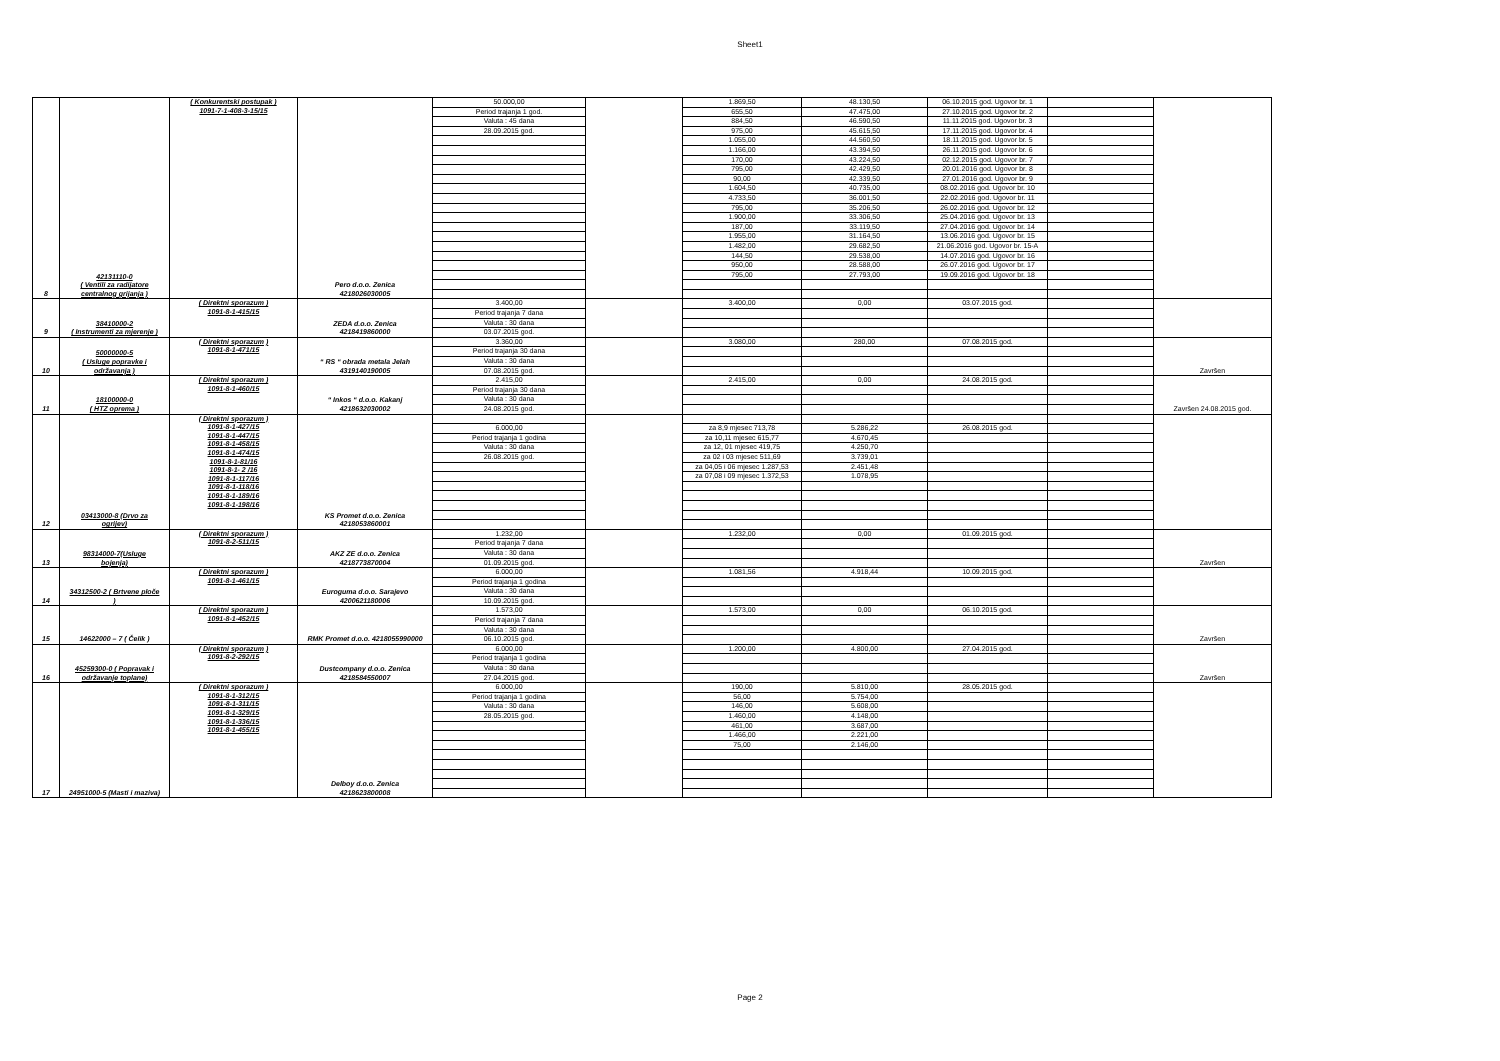Sheet1
| 8 | 42131110-0 ( Ventili za radijatore centralnog grijanja ) | ( Konkurentski postupak ) 1091-7-1-408-3-15/15 | Pero d.o.o. Zenica 4218026030005 | 50.000,00 | | 1.869,50 | 48.130,50 | 06.10.2015 god. Ugovor br. 1 | | |
| | | | | Period trajanja 1 god. | | 655,50 | 47.475,00 | 27.10.2015 god. Ugovor br. 2 | | |
| | | | | Valuta : 45 dana | | 884,50 | 46.590,50 | 11.11.2015 god. Ugovor br. 3 | | |
| | | | | 28.09.2015 god. | | 975,00 | 45.615,50 | 17.11.2015 god. Ugovor br. 4 | | |
| | | | | | | 1.055,00 | 44.560,50 | 18.11.2015 god. Ugovor br. 5 | | |
| | | | | | | 1.166,00 | 43.394,50 | 26.11.2015 god. Ugovor br. 6 | | |
| | | | | | | 170,00 | 43.224,50 | 02.12.2015 god. Ugovor br. 7 | | |
| | | | | | | 795,00 | 42.429,50 | 20.01.2016 god. Ugovor br. 8 | | |
| | | | | | | 90,00 | 42.339,50 | 27.01.2016 god. Ugovor br. 9 | | |
| | | | | | | 1.604,50 | 40.735,00 | 08.02.2016 god. Ugovor br. 10 | | |
| | | | | | | 4.733,50 | 36.001,50 | 22.02.2016 god. Ugovor br. 11 | | |
| | | | | | | 795,00 | 35.206,50 | 26.02.2016 god. Ugovor br. 12 | | |
| | | | | | | 1.900,00 | 33.306,50 | 25.04.2016 god. Ugovor br. 13 | | |
| | | | | | | 187,00 | 33.119,50 | 27.04.2016 god. Ugovor br. 14 | | |
| | | | | | | 1.955,00 | 31.164,50 | 13.06.2016 god. Ugovor br. 15 | | |
| | | | | | | 1.482,00 | 29.682,50 | 21.06.2016 god. Ugovor br. 15-A | | |
| | | | | | | 144,50 | 29.538,00 | 14.07.2016 god. Ugovor br. 16 | | |
| | | | | | | 950,00 | 28.588,00 | 26.07.2016 god. Ugovor br. 17 | | |
| | | | | | | 795,00 | 27.793,00 | 19.09.2016 god. Ugovor br. 18 | | |
| 9 | 38410000-2 ( Instrumenti za mjerenje ) | ( Direktni sporazum ) 1091-8-1-415/15 | ZEDA d.o.o. Zenica 4218419860000 | 3.400,00 | | 3.400,00 | 0,00 | 03.07.2015 god. | | |
| | | | | Period trajanja 7 dana | | | | | | |
| | | | | Valuta : 30 dana | | | | | | |
| | | | | 03.07.2015 god. | | | | | | |
| 10 | 50000000-5 ( Usluge popravke i održavanja ) | ( Direktni sporazum ) 1091-8-1-471/15 | “ RS “ obrada metala Jelah 4319140190005 | 3.360,00 | | 3.080,00 | 280,00 | 07.08.2015 god. | | Završen |
| | | | | Period trajanja 30 dana | | | | | | |
| | | | | Valuta : 30 dana | | | | | | |
| | | | | 07.08.2015 god. | | | | | | |
| 11 | 18100000-0 ( HTZ oprema ) | ( Direktni sporazum ) 1091-8-1-460/15 | “ Inkos “ d.o.o. Kakanj 4218632030002 | 2.415,00 | | 2.415,00 | 0,00 | 24.08.2015 god. | | Završen 24.08.2015 god. |
| | | | | Period trajanja 30 dana | | | | | | |
| | | | | Valuta : 30 dana | | | | | | |
| | | | | 24.08.2015 god. | | | | | | |
| 12 | 03413000-8 (Drvo za ogrijev) | ( Direktni sporazum ) 1091-8-1-427/15 1091-8-1-447/15 1091-8-1-458/15 1091-8-1-474/15 1091-8-1-81/16 1091-8-1- 2 /16 1091-8-1-117/16 1091-8-1-118/16 1091-8-1-189/16 1091-8-1-198/16 | KS Promet d.o.o. Zenica 4218053860001 | | | | | | | |
| | | | | 6.000,00 | | za 8,9 mjesec 713,78 | 5.286,22 | 26.08.2015 god. | | |
| | | | | Period trajanja 1 godina | | za 10,11 mjesec 615,77 | 4.670,45 | | | |
| | | | | Valuta : 30 dana | | za 12, 01 mjesec 419,75 | 4.250,70 | | | |
| | | | | 26.08.2015 god. | | za 02 i 03 mjesec 511,69 | 3.739,01 | | | |
| | | | | | | za 04,05 i 06 mjesec 1.287,53 | 2.451,48 | | | |
| | | | | | | za 07,08 i 09 mjesec 1.372,53 | 1.078,95 | | | |
| 13 | 98314000-7(Usluge bojenja) | ( Direktni sporazum ) 1091-8-2-511/15 | AKZ ZE d.o.o. Zenica 4218773870004 | 1.232,00 | | 1.232,00 | 0,00 | 01.09.2015 god. | | Završen |
| | | | | Period trajanja 7 dana | | | | | | |
| | | | | Valuta : 30 dana | | | | | | |
| | | | | 01.09.2015 god. | | | | | | |
| 14 | 34312500-2 ( Brtvene ploče ) | ( Direktni sporazum ) 1091-8-1-461/15 | Euroguma d.o.o. Sarajevo 4200621180006 | 6.000,00 | | 1.081,56 | 4.918,44 | 10.09.2015 god. | | |
| | | | | Period trajanja 1 godina | | | | | | |
| | | | | Valuta : 30 dana | | | | | | |
| | | | | 10.09.2015 god. | | | | | | |
| 15 | 14622000 – 7 ( Čelik ) | ( Direktni sporazum ) 1091-8-1-452/15 | RMK Promet d.o.o. 4218055990000 | 1.573,00 | | 1.573,00 | 0,00 | 06.10.2015 god. | | Završen |
| | | | | Period trajanja 7 dana | | | | | | |
| | | | | Valuta : 30 dana | | | | | | |
| | | | | 06.10.2015 god. | | | | | | |
| 16 | 45259300-0 ( Popravak i održavanje toplane) | ( Direktni sporazum ) 1091-8-2-292/15 | Dustcompany d.o.o. Zenica 4218584550007 | 6.000,00 | | 1.200,00 | 4.800,00 | 27.04.2015 god. | | Završen |
| | | | | Period trajanja 1 godina | | | | | | |
| | | | | Valuta : 30 dana | | | | | | |
| | | | | 27.04.2015 god. | | | | | | |
| 17 | 24951000-5 (Masti i maziva) | ( Direktni sporazum ) 1091-8-1-312/15 1091-8-1-311/15 1091-8-1-329/15 1091-8-1-336/15 1091-8-1-455/15 | Delboy d.o.o. Zenica 4218623800008 | 6.000,00 | | 190,00 | 5.810,00 | 28.05.2015 god. | | |
| | | | | Period trajanja 1 godina | | 56,00 | 5.754,00 | | | |
| | | | | Valuta : 30 dana | | 146,00 | 5.608,00 | | | |
| | | | | 28.05.2015 god. | | 1.460,00 | 4.148,00 | | | |
| | | | | | | 461,00 | 3.687,00 | | | |
| | | | | | | 1.466,00 | 2.221,00 | | | |
| | | | | | | 75,00 | 2.146,00 | | | |
Page 2